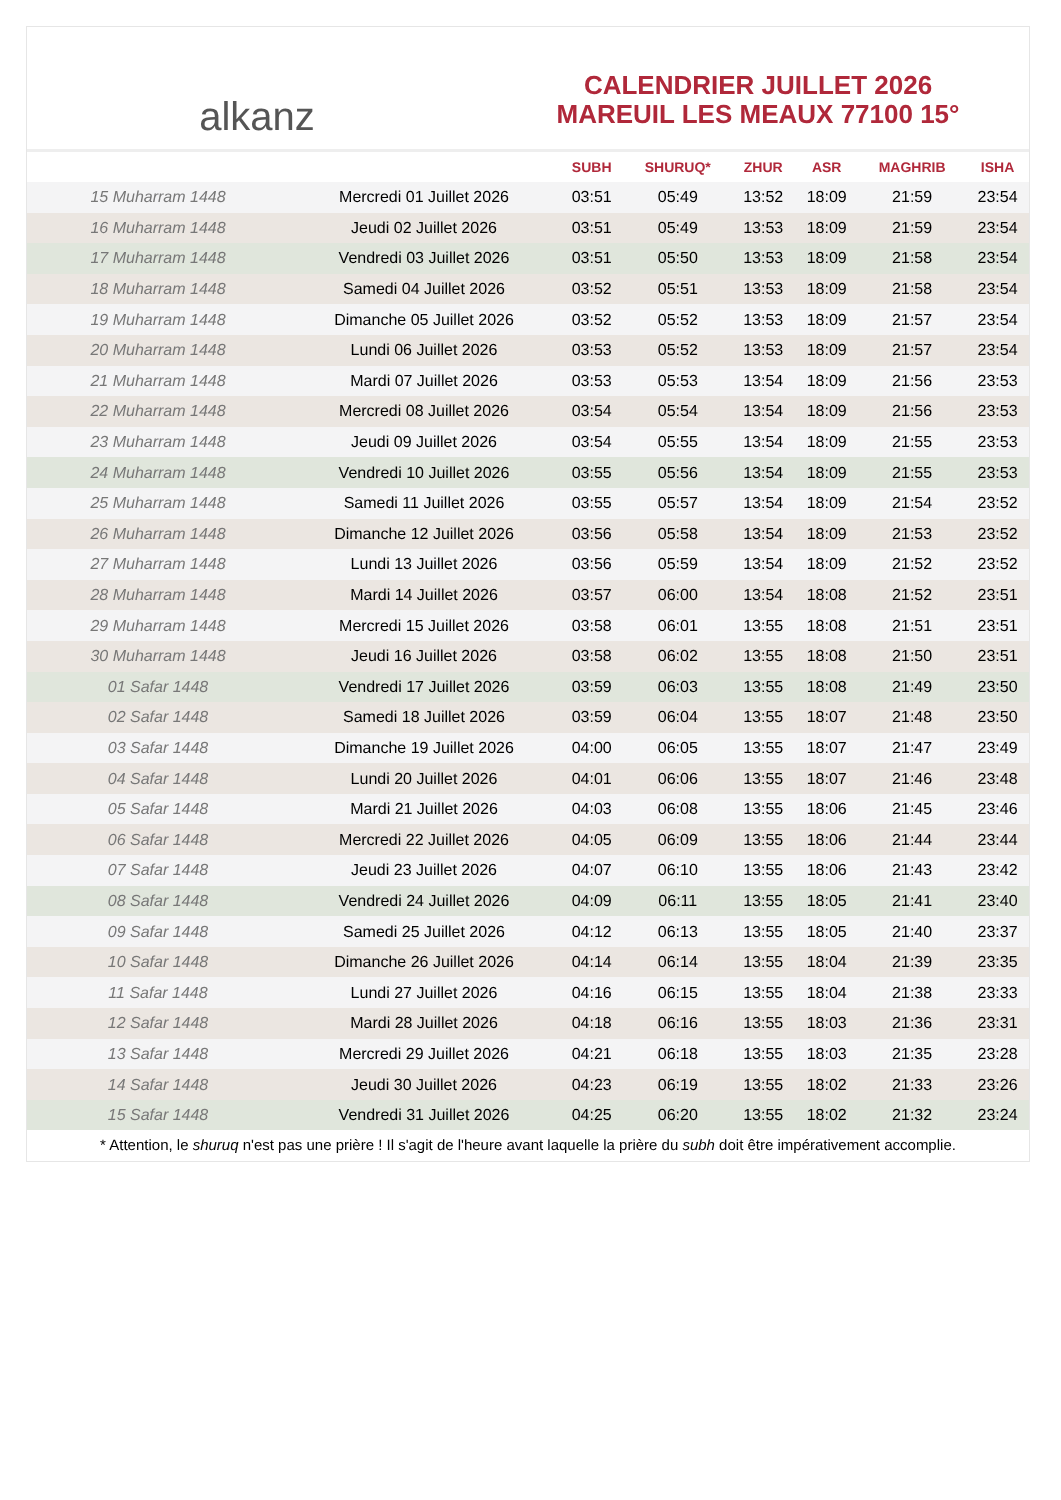alkanz
CALENDRIER JUILLET 2026
MAREUIL LES MEAUX 77100 15°
| | | SUBH | SHURUQ* | ZHUR | ASR | MAGHRIB | ISHA |
| --- | --- | --- | --- | --- | --- | --- | --- |
| 15 Muharram 1448 | Mercredi 01 Juillet 2026 | 03:51 | 05:49 | 13:52 | 18:09 | 21:59 | 23:54 |
| 16 Muharram 1448 | Jeudi 02 Juillet 2026 | 03:51 | 05:49 | 13:53 | 18:09 | 21:59 | 23:54 |
| 17 Muharram 1448 | Vendredi 03 Juillet 2026 | 03:51 | 05:50 | 13:53 | 18:09 | 21:58 | 23:54 |
| 18 Muharram 1448 | Samedi 04 Juillet 2026 | 03:52 | 05:51 | 13:53 | 18:09 | 21:58 | 23:54 |
| 19 Muharram 1448 | Dimanche 05 Juillet 2026 | 03:52 | 05:52 | 13:53 | 18:09 | 21:57 | 23:54 |
| 20 Muharram 1448 | Lundi 06 Juillet 2026 | 03:53 | 05:52 | 13:53 | 18:09 | 21:57 | 23:54 |
| 21 Muharram 1448 | Mardi 07 Juillet 2026 | 03:53 | 05:53 | 13:54 | 18:09 | 21:56 | 23:53 |
| 22 Muharram 1448 | Mercredi 08 Juillet 2026 | 03:54 | 05:54 | 13:54 | 18:09 | 21:56 | 23:53 |
| 23 Muharram 1448 | Jeudi 09 Juillet 2026 | 03:54 | 05:55 | 13:54 | 18:09 | 21:55 | 23:53 |
| 24 Muharram 1448 | Vendredi 10 Juillet 2026 | 03:55 | 05:56 | 13:54 | 18:09 | 21:55 | 23:53 |
| 25 Muharram 1448 | Samedi 11 Juillet 2026 | 03:55 | 05:57 | 13:54 | 18:09 | 21:54 | 23:52 |
| 26 Muharram 1448 | Dimanche 12 Juillet 2026 | 03:56 | 05:58 | 13:54 | 18:09 | 21:53 | 23:52 |
| 27 Muharram 1448 | Lundi 13 Juillet 2026 | 03:56 | 05:59 | 13:54 | 18:09 | 21:52 | 23:52 |
| 28 Muharram 1448 | Mardi 14 Juillet 2026 | 03:57 | 06:00 | 13:54 | 18:08 | 21:52 | 23:51 |
| 29 Muharram 1448 | Mercredi 15 Juillet 2026 | 03:58 | 06:01 | 13:55 | 18:08 | 21:51 | 23:51 |
| 30 Muharram 1448 | Jeudi 16 Juillet 2026 | 03:58 | 06:02 | 13:55 | 18:08 | 21:50 | 23:51 |
| 01 Safar 1448 | Vendredi 17 Juillet 2026 | 03:59 | 06:03 | 13:55 | 18:08 | 21:49 | 23:50 |
| 02 Safar 1448 | Samedi 18 Juillet 2026 | 03:59 | 06:04 | 13:55 | 18:07 | 21:48 | 23:50 |
| 03 Safar 1448 | Dimanche 19 Juillet 2026 | 04:00 | 06:05 | 13:55 | 18:07 | 21:47 | 23:49 |
| 04 Safar 1448 | Lundi 20 Juillet 2026 | 04:01 | 06:06 | 13:55 | 18:07 | 21:46 | 23:48 |
| 05 Safar 1448 | Mardi 21 Juillet 2026 | 04:03 | 06:08 | 13:55 | 18:06 | 21:45 | 23:46 |
| 06 Safar 1448 | Mercredi 22 Juillet 2026 | 04:05 | 06:09 | 13:55 | 18:06 | 21:44 | 23:44 |
| 07 Safar 1448 | Jeudi 23 Juillet 2026 | 04:07 | 06:10 | 13:55 | 18:06 | 21:43 | 23:42 |
| 08 Safar 1448 | Vendredi 24 Juillet 2026 | 04:09 | 06:11 | 13:55 | 18:05 | 21:41 | 23:40 |
| 09 Safar 1448 | Samedi 25 Juillet 2026 | 04:12 | 06:13 | 13:55 | 18:05 | 21:40 | 23:37 |
| 10 Safar 1448 | Dimanche 26 Juillet 2026 | 04:14 | 06:14 | 13:55 | 18:04 | 21:39 | 23:35 |
| 11 Safar 1448 | Lundi 27 Juillet 2026 | 04:16 | 06:15 | 13:55 | 18:04 | 21:38 | 23:33 |
| 12 Safar 1448 | Mardi 28 Juillet 2026 | 04:18 | 06:16 | 13:55 | 18:03 | 21:36 | 23:31 |
| 13 Safar 1448 | Mercredi 29 Juillet 2026 | 04:21 | 06:18 | 13:55 | 18:03 | 21:35 | 23:28 |
| 14 Safar 1448 | Jeudi 30 Juillet 2026 | 04:23 | 06:19 | 13:55 | 18:02 | 21:33 | 23:26 |
| 15 Safar 1448 | Vendredi 31 Juillet 2026 | 04:25 | 06:20 | 13:55 | 18:02 | 21:32 | 23:24 |
* Attention, le shuruq n'est pas une prière ! Il s'agit de l'heure avant laquelle la prière du subh doit être impérativement accomplie.